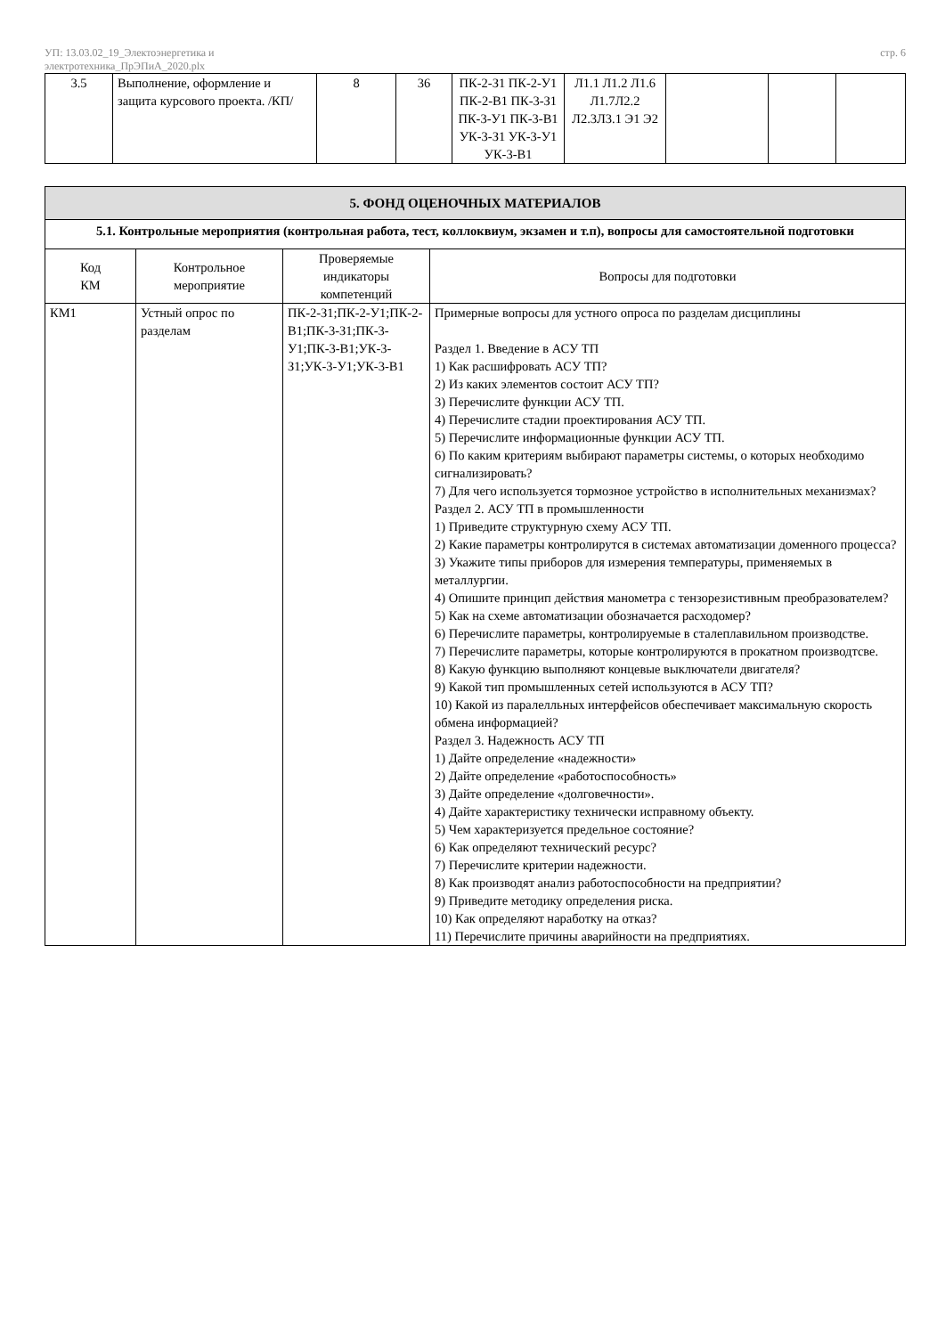УП: 13.03.02_19_Электоэнергетика и
электротехника_ПрЭПиА_2020.plx
стр. 6
| 3.5 | Выполнение, оформление и защита курсового проекта. /КП/ | 8 | 36 | ПК-2-З1 ПК-2-У1 ПК-2-В1 ПК-3-З1 ПК-3-У1 ПК-3-В1 УК-3-З1 УК-3-У1 УК-3-В1 | Л1.1 Л1.2 Л1.6 Л1.7Л2.2 Л2.3Л3.1 Э1 Э2 | | | |
| 5. ФОНД ОЦЕНОЧНЫХ МАТЕРИАЛОВ | | | |
| 5.1. Контрольные мероприятия (контрольная работа, тест, коллоквиум, экзамен и т.п), вопросы для самостоятельной подготовки | | | |
| Код КМ | Контрольное мероприятие | Проверяемые индикаторы компетенций | Вопросы для подготовки |
| КМ1 | Устный опрос по разделам | ПК-2-З1;ПК-2-У1;ПК-2-В1;ПК-3-З1;ПК-3-У1;ПК-3-В1;УК-3-З1;УК-3-У1;УК-3-В1 | Примерные вопросы для устного опроса по разделам дисциплины Раздел 1. Введение в АСУ ТП 1) Как расшифровать АСУ ТП? 2) Из каких элементов состоит АСУ ТП? 3) Перечислите функции АСУ ТП. 4) Перечислите стадии проектирования АСУ ТП. 5) Перечислите информационные функции АСУ ТП. 6) По каким критериям выбирают параметры системы, о которых необходимо сигнализировать? 7) Для чего используется тормозное устройство в исполнительных механизмах? Раздел 2. АСУ ТП в промышленности 1) Приведите структурную схему АСУ ТП. 2) Какие параметры контролирутся в системах автоматизации доменного процесса? 3) Укажите типы приборов для измерения температуры, применяемых в металлургии. 4) Опишите принцип действия манометра с тензорезистивным преобразователем? 5) Как на схеме автоматизации обозначается расходомер? 6) Перечислите параметры, контролируемые в сталеплавильном производстве. 7) Перечислите параметры, которые контролируются в прокатном производтсве. 8) Какую функцию выполняют концевые выключатели двигателя? 9) Какой тип промышленных сетей используются в АСУ ТП? 10) Какой из паралелльных интерфейсов обеспечивает максимальную скорость обмена информацией? Раздел 3. Надежность АСУ ТП 1) Дайте определение «надежности» 2) Дайте определение «работоспособность» 3) Дайте определение «долговечности». 4) Дайте характеристику технически исправному объекту. 5) Чем характеризуется предельное состояние? 6) Как определяют технический ресурс? 7) Перечислите критерии надежности. 8) Как производят анализ работоспособности на предприятии? 9) Приведите методику определения риска. 10) Как определяют наработку на отказ? 11) Перечислите причины аварийности на предприятиях. |